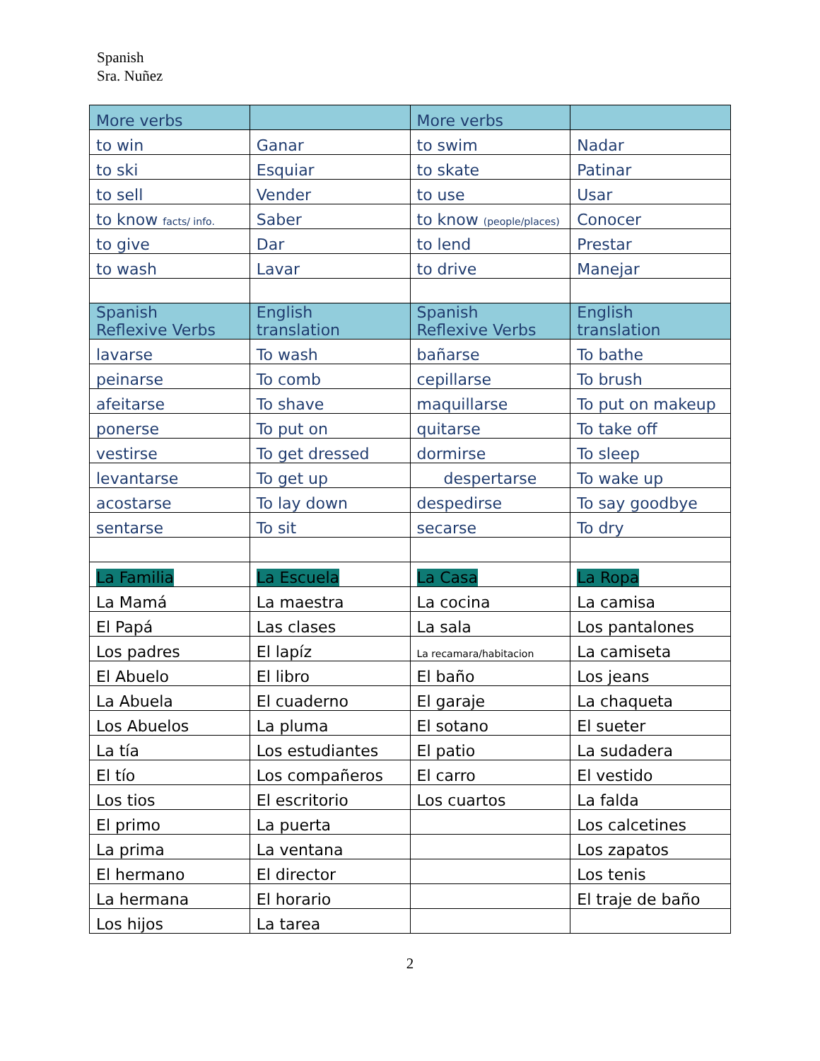Spanish
Sra. Nuñez
| More verbs | | More verbs | |
| to win | Ganar | to swim | Nadar |
| to ski | Esquiar | to skate | Patinar |
| to sell | Vender | to use | Usar |
| to know facts/ info. | Saber | to know (people/places) | Conocer |
| to give | Dar | to lend | Prestar |
| to wash | Lavar | to drive | Manejar |
| Spanish Reflexive Verbs | English translation | Spanish Reflexive Verbs | English translation |
| lavarse | To wash | bañarse | To bathe |
| peinarse | To comb | cepillarse | To brush |
| afeitarse | To shave | maquillarse | To put on makeup |
| ponerse | To put on | quitarse | To take off |
| vestirse | To get dressed | dormirse | To sleep |
| levantarse | To get up | despertarse | To wake up |
| acostarse | To lay down | despedirse | To say goodbye |
| sentarse | To sit | secarse | To dry |
| La Familia | La Escuela | La Casa | La Ropa |
| La Mamá | La maestra | La cocina | La camisa |
| El Papá | Las clases | La sala | Los pantalones |
| Los padres | El lapíz | La recamara/habitacion | La camiseta |
| El Abuelo | El libro | El baño | Los jeans |
| La Abuela | El cuaderno | El garaje | La chaqueta |
| Los Abuelos | La pluma | El sotano | El sueter |
| La tía | Los estudiantes | El patio | La sudadera |
| El tío | Los compañeros | El carro | El vestido |
| Los tios | El escritorio | Los cuartos | La falda |
| El primo | La puerta | | Los calcetines |
| La prima | La ventana | | Los zapatos |
| El hermano | El director | | Los tenis |
| La hermana | El horario | | El traje de baño |
| Los hijos | La tarea | | |
2